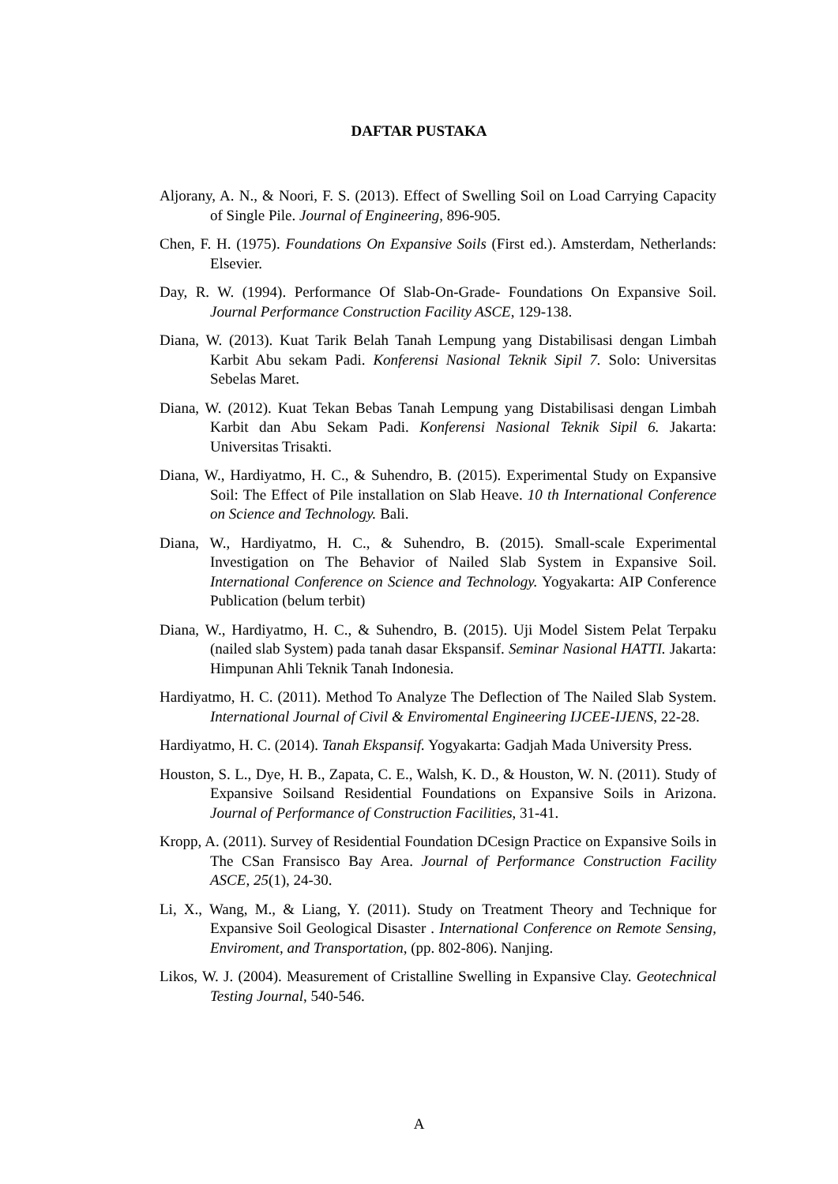DAFTAR PUSTAKA
Aljorany, A. N., & Noori, F. S. (2013). Effect of Swelling Soil on Load Carrying Capacity of Single Pile. Journal of Engineering, 896-905.
Chen, F. H. (1975). Foundations On Expansive Soils (First ed.). Amsterdam, Netherlands: Elsevier.
Day, R. W. (1994). Performance Of Slab-On-Grade- Foundations On Expansive Soil. Journal Performance Construction Facility ASCE, 129-138.
Diana, W. (2013). Kuat Tarik Belah Tanah Lempung yang Distabilisasi dengan Limbah Karbit Abu sekam Padi. Konferensi Nasional Teknik Sipil 7. Solo: Universitas Sebelas Maret.
Diana, W. (2012). Kuat Tekan Bebas Tanah Lempung yang Distabilisasi dengan Limbah Karbit dan Abu Sekam Padi. Konferensi Nasional Teknik Sipil 6. Jakarta: Universitas Trisakti.
Diana, W., Hardiyatmo, H. C., & Suhendro, B. (2015). Experimental Study on Expansive Soil: The Effect of Pile installation on Slab Heave. 10 th International Conference on Science and Technology. Bali.
Diana, W., Hardiyatmo, H. C., & Suhendro, B. (2015). Small-scale Experimental Investigation on The Behavior of Nailed Slab System in Expansive Soil. International Conference on Science and Technology. Yogyakarta: AIP Conference Publication (belum terbit)
Diana, W., Hardiyatmo, H. C., & Suhendro, B. (2015). Uji Model Sistem Pelat Terpaku (nailed slab System) pada tanah dasar Ekspansif. Seminar Nasional HATTI. Jakarta: Himpunan Ahli Teknik Tanah Indonesia.
Hardiyatmo, H. C. (2011). Method To Analyze The Deflection of The Nailed Slab System. International Journal of Civil & Enviromental Engineering IJCEE-IJENS, 22-28.
Hardiyatmo, H. C. (2014). Tanah Ekspansif. Yogyakarta: Gadjah Mada University Press.
Houston, S. L., Dye, H. B., Zapata, C. E., Walsh, K. D., & Houston, W. N. (2011). Study of Expansive Soilsand Residential Foundations on Expansive Soils in Arizona. Journal of Performance of Construction Facilities, 31-41.
Kropp, A. (2011). Survey of Residential Foundation DCesign Practice on Expansive Soils in The CSan Fransisco Bay Area. Journal of Performance Construction Facility ASCE, 25(1), 24-30.
Li, X., Wang, M., & Liang, Y. (2011). Study on Treatment Theory and Technique for Expansive Soil Geological Disaster . International Conference on Remote Sensing, Enviroment, and Transportation, (pp. 802-806). Nanjing.
Likos, W. J. (2004). Measurement of Cristalline Swelling in Expansive Clay. Geotechnical Testing Journal, 540-546.
A